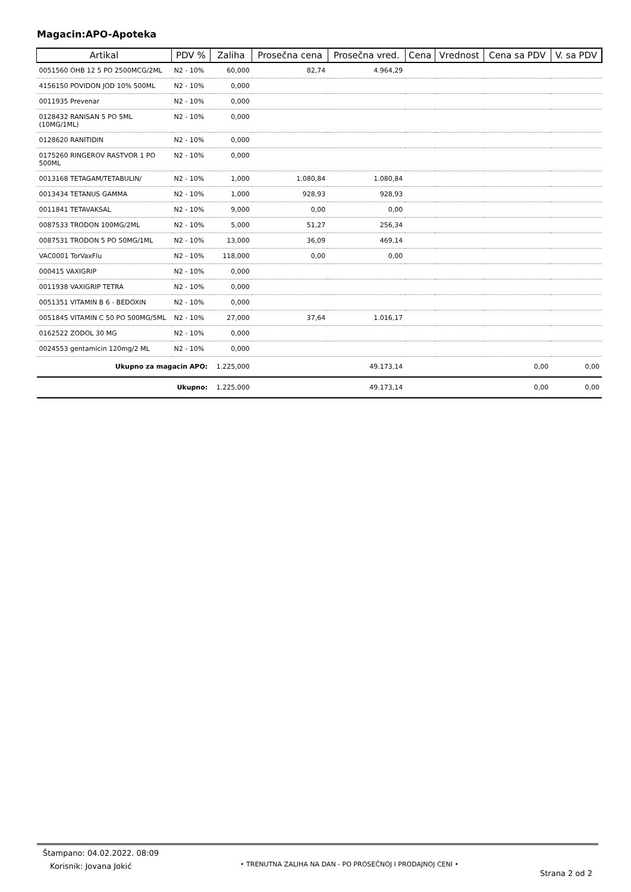Magacin:APO-Apoteka
| Artikal | PDV % | Zaliha | Prosečna cena | Prosečna vred. | Cena | Vrednost | Cena sa PDV | V. sa PDV |
| --- | --- | --- | --- | --- | --- | --- | --- | --- |
| 0051560 OHB 12 5 PO 2500MCG/2ML | N2 - 10% | 60,000 | 82,74 | 4.964,29 | | | | |
| 4156150 POVIDON JOD 10% 500ML | N2 - 10% | 0,000 | | | | | | |
| 0011935 Prevenar | N2 - 10% | 0,000 | | | | | | |
| 0128432 RANISAN 5 PO 5ML (10MG/1ML) | N2 - 10% | 0,000 | | | | | | |
| 0128620 RANITIDIN | N2 - 10% | 0,000 | | | | | | |
| 0175260 RINGEROV RASTVOR 1 PO 500ML | N2 - 10% | 0,000 | | | | | | |
| 0013168 TETAGAM/TETABULIN/ | N2 - 10% | 1,000 | 1.080,84 | 1.080,84 | | | | |
| 0013434 TETANUS GAMMA | N2 - 10% | 1,000 | 928,93 | 928,93 | | | | |
| 0011841 TETAVAKSAL | N2 - 10% | 9,000 | 0,00 | 0,00 | | | | |
| 0087533 TRODON 100MG/2ML | N2 - 10% | 5,000 | 51,27 | 256,34 | | | | |
| 0087531 TRODON 5 PO 50MG/1ML | N2 - 10% | 13,000 | 36,09 | 469,14 | | | | |
| VAC0001 TorVaxFlu | N2 - 10% | 118,000 | 0,00 | 0,00 | | | | |
| 000415 VAXIGRIP | N2 - 10% | 0,000 | | | | | | |
| 0011938 VAXIGRIP TETRA | N2 - 10% | 0,000 | | | | | | |
| 0051351 VITAMIN B 6 - BEDOXIN | N2 - 10% | 0,000 | | | | | | |
| 0051845 VITAMIN C 50 PO 500MG/5ML | N2 - 10% | 27,000 | 37,64 | 1.016,17 | | | | |
| 0162522 ZODOL 30 MG | N2 - 10% | 0,000 | | | | | | |
| 0024553 gentamicin 120mg/2 ML | N2 - 10% | 0,000 | | | | | | |
| Ukupno za magacin APO: | | 1.225,000 | | 49.173,14 | | 0,00 | | 0,00 |
| Ukupno: | | 1.225,000 | | 49.173,14 | | 0,00 | | 0,00 |
Štampano: 04.02.2022. 08:09
Korisnik: Jovana Jokić
• TRENUTNA ZALIHA NA DAN - PO PROSEČNOJ I PRODAJNOJ CENI •
Strana 2 od 2